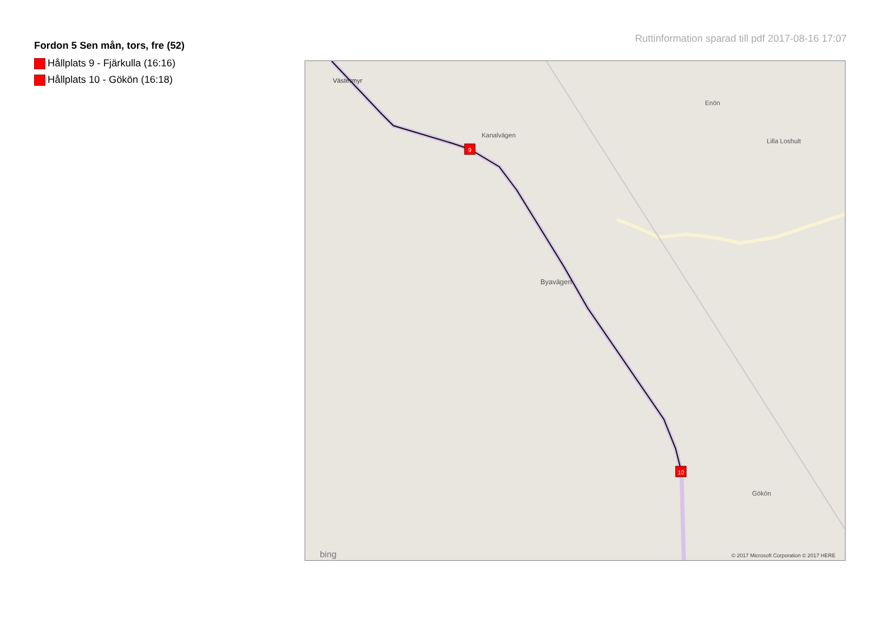Fordon 5 Sen mån, tors, fre (52)
Hållplats 9 - Fjärkulla (16:16)
Hållplats 10 - Gökön (16:18)
Ruttinformation sparad till pdf 2017-08-16 17:07
9
10
Västermyr
Kanalvägen
Lilla Loshult
Enön
Byavägen
Gökön
bing
© 2017 Microsoft Corporation © 2017 HERE